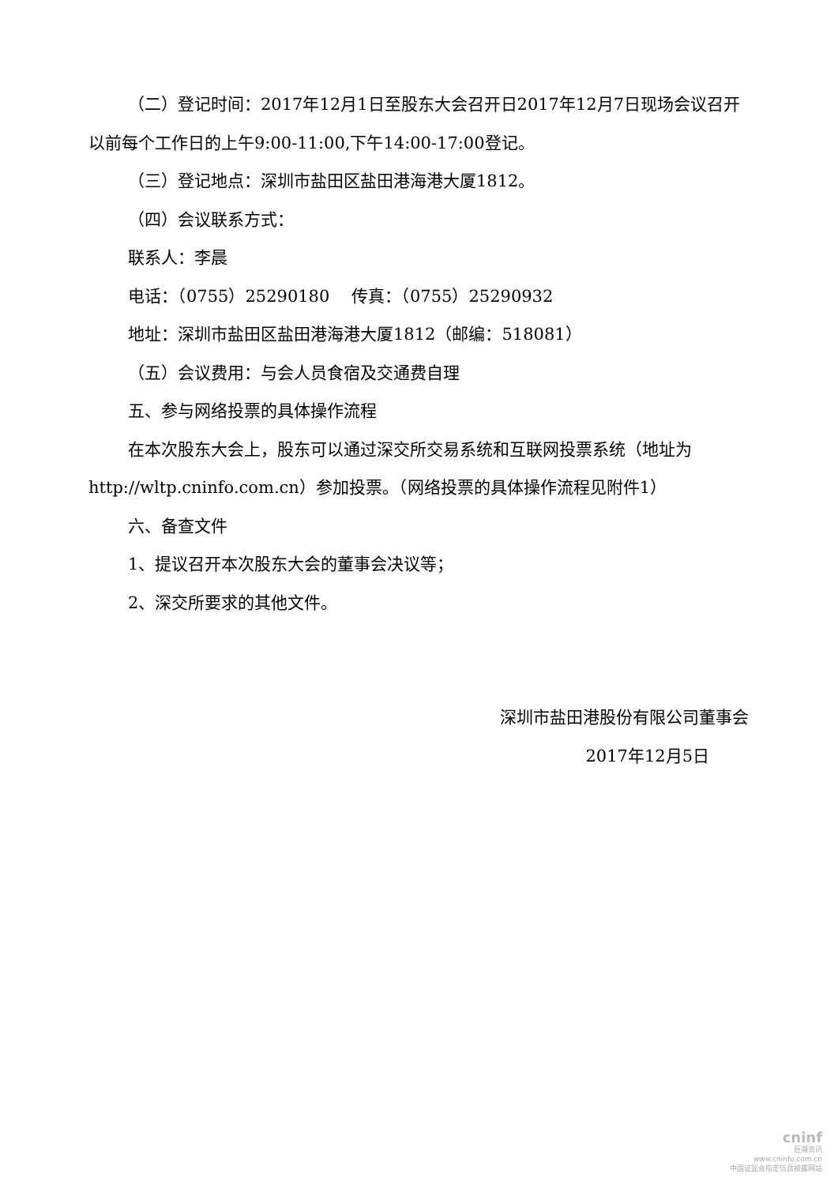（二）登记时间：2017年12月1日至股东大会召开日2017年12月7日现场会议召开以前每个工作日的上午9:00-11:00,下午14:00-17:00登记。
（三）登记地点：深圳市盐田区盐田港海港大厦1812。
（四）会议联系方式：
联系人：李晨
电话：（0755）25290180　 传真：（0755）25290932
地址：深圳市盐田区盐田港海港大厦1812（邮编：518081）
（五）会议费用：与会人员食宿及交通费自理
五、参与网络投票的具体操作流程
在本次股东大会上，股东可以通过深交所交易系统和互联网投票系统（地址为 http://wltp.cninfo.com.cn）参加投票。（网络投票的具体操作流程见附件1）
六、备查文件
1、提议召开本次股东大会的董事会决议等；
2、深交所要求的其他文件。
深圳市盐田港股份有限公司董事会
2017年12月5日
cninf
巨潮资讯
www.cninfo.com.cn
中国证监会指定信息披露网站